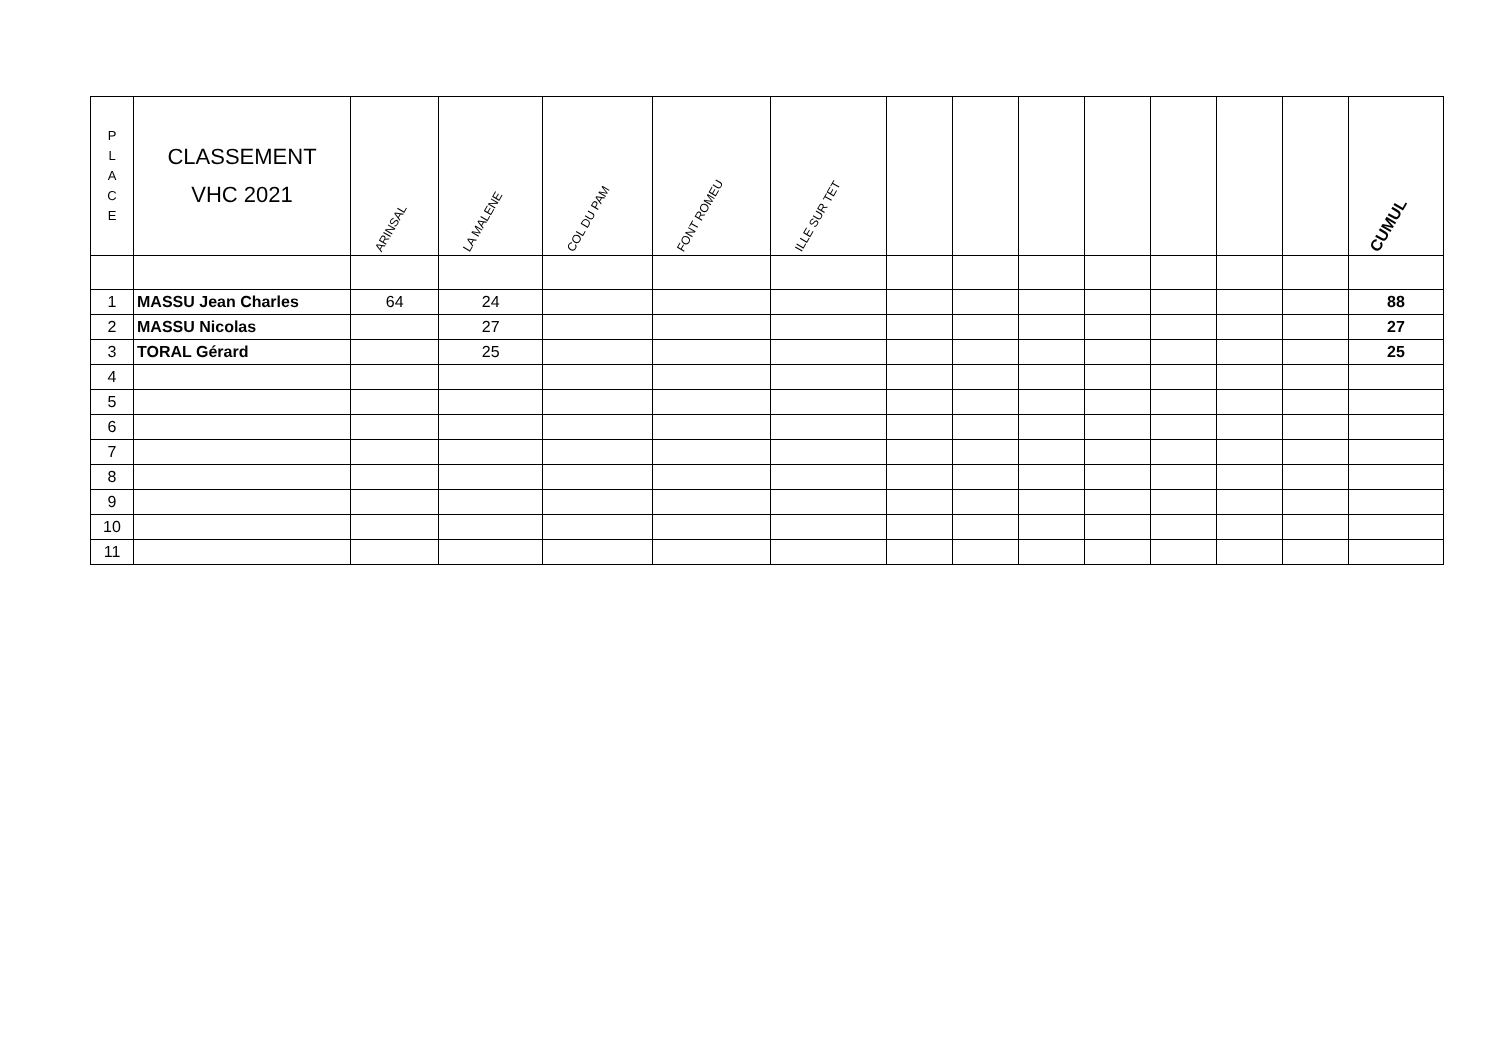| P L A C E | CLASSEMENT VHC 2021 | ARINSAL | LA MALENE | COL DU PAM | FONT ROMEU | ILLE SUR TET | | | | | | | | CUMUL |
| --- | --- | --- | --- | --- | --- | --- | --- | --- | --- | --- | --- | --- | --- | --- |
| 1 | MASSU Jean Charles | 64 | 24 | | | | | | | | | | | 88 |
| 2 | MASSU Nicolas | | 27 | | | | | | | | | | | 27 |
| 3 | TORAL Gérard | | 25 | | | | | | | | | | | 25 |
| 4 | | | | | | | | | | | | | | |
| 5 | | | | | | | | | | | | | | |
| 6 | | | | | | | | | | | | | | |
| 7 | | | | | | | | | | | | | | |
| 8 | | | | | | | | | | | | | | |
| 9 | | | | | | | | | | | | | | |
| 10 | | | | | | | | | | | | | | |
| 11 | | | | | | | | | | | | | | |